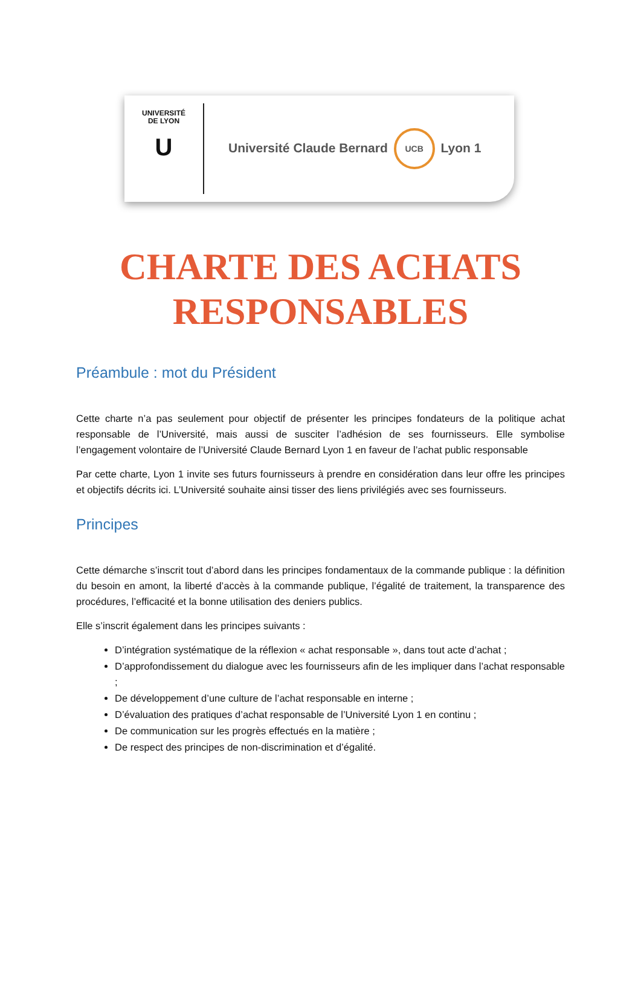UNIVERSITÉ
DE LYON
U
Université Claude Bernard UCB Lyon 1
CHARTE DES ACHATS RESPONSABLES
Préambule : mot du Président
Cette charte n’a pas seulement pour objectif de présenter les principes fondateurs de la politique achat responsable de l’Université, mais aussi de susciter l’adhésion de ses fournisseurs. Elle symbolise l’engagement volontaire de l’Université Claude Bernard Lyon 1 en faveur de l’achat public responsable
Par cette charte, Lyon 1 invite ses futurs fournisseurs à prendre en considération dans leur offre les principes et objectifs décrits ici. L’Université souhaite ainsi tisser des liens privilégiés avec ses fournisseurs.
Principes
Cette démarche s’inscrit tout d’abord dans les principes fondamentaux de la commande publique : la définition du besoin en amont, la liberté d’accès à la commande publique, l’égalité de traitement, la transparence des procédures, l’efficacité et la bonne utilisation des deniers publics.
Elle s’inscrit également dans les principes suivants :
D’intégration systématique de la réflexion « achat responsable », dans tout acte d’achat ;
D’approfondissement du dialogue avec les fournisseurs afin de les impliquer dans l’achat responsable ;
De développement d’une culture de l’achat responsable en interne ;
D’évaluation des pratiques d’achat responsable de l’Université Lyon 1 en continu ;
De communication sur les progrès effectués en la matière ;
De respect des principes de non-discrimination et d’égalité.